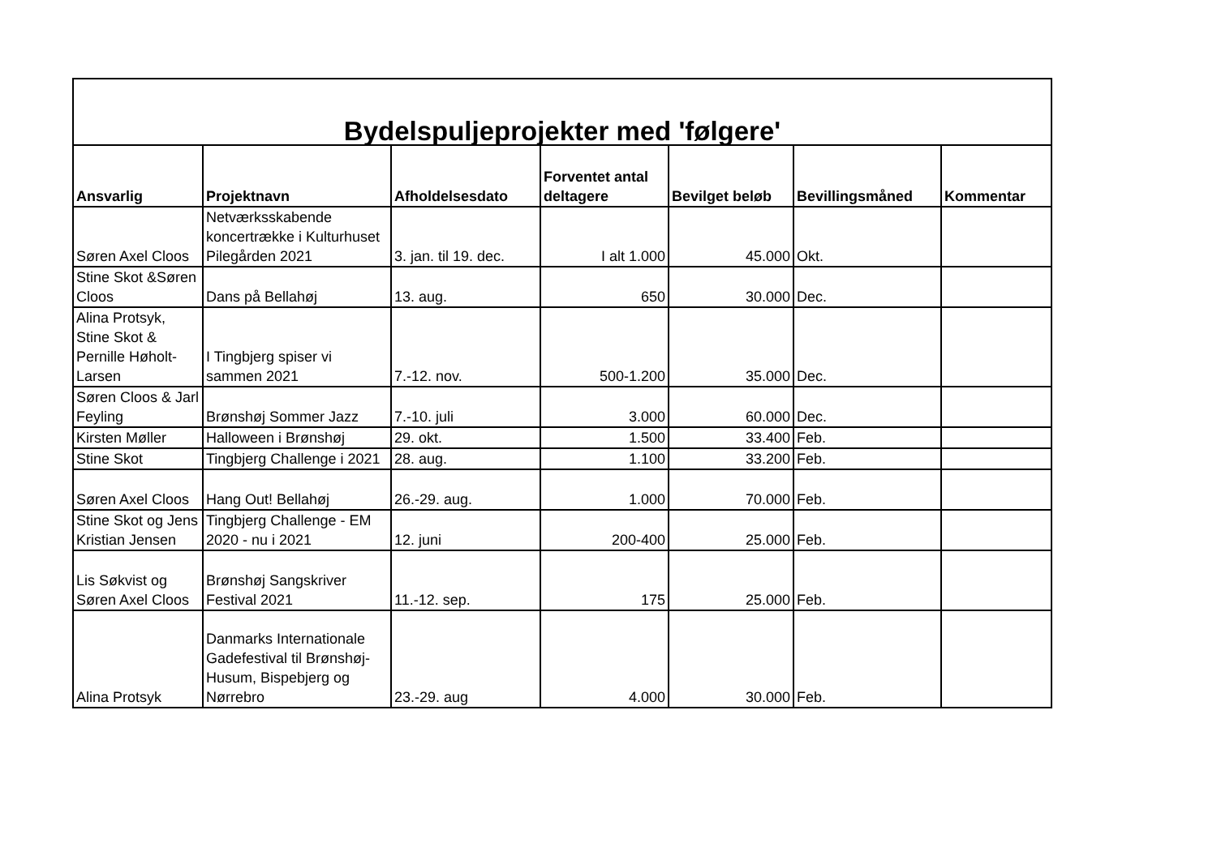| Bydelspuljeprojekter med 'følgere' | | | | | | |
| --- | --- | --- | --- | --- | --- | --- |
| Ansvarlig | Projektnavn | Afholdelsesdato | Forventet antal deltagere | Bevilget beløb | Bevillingsmåned | Kommentar |
| Søren Axel Cloos | Netværksskabende koncertrække i Kulturhuset Pilegården 2021 | 3. jan. til 19. dec. | I alt 1.000 | 45.000 | Okt. | |
| Stine Skot &Søren Cloos | Dans på Bellahøj | 13. aug. | 650 | 30.000 | Dec. | |
| Alina Protsyk, Stine Skot & Pernille Høholt-Larsen | I Tingbjerg spiser vi sammen 2021 | 7.-12. nov. | 500-1.200 | 35.000 | Dec. | |
| Søren Cloos & Jarl Feyling | Brønshøj Sommer Jazz | 7.-10. juli | 3.000 | 60.000 | Dec. | |
| Kirsten Møller | Halloween i Brønshøj | 29. okt. | 1.500 | 33.400 | Feb. | |
| Stine Skot | Tingbjerg Challenge i 2021 | 28. aug. | 1.100 | 33.200 | Feb. | |
| Søren Axel Cloos | Hang Out! Bellahøj | 26.-29. aug. | 1.000 | 70.000 | Feb. | |
| Stine Skot og Jens Kristian Jensen | Tingbjerg Challenge - EM 2020 - nu i 2021 | 12. juni | 200-400 | 25.000 | Feb. | |
| Lis Søkvist og Søren Axel Cloos | Brønshøj Sangskriver Festival 2021 | 11.-12. sep. | 175 | 25.000 | Feb. | |
| Alina Protsyk | Danmarks Internationale Gadefestival til Brønshøj-Husum, Bispebjerg og Nørrebro | 23.-29. aug | 4.000 | 30.000 | Feb. | |